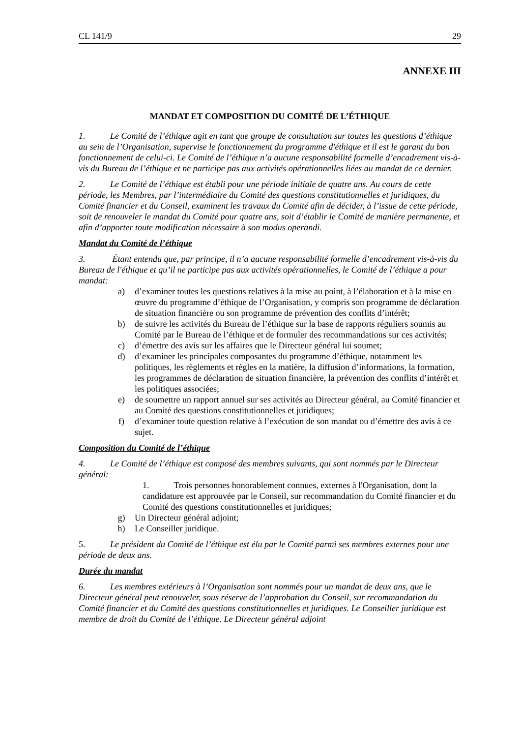CL 141/9 29
ANNEXE III
MANDAT ET COMPOSITION DU COMITÉ DE L’ÉTHIQUE
1. Le Comité de l’éthique agit en tant que groupe de consultation sur toutes les questions d’éthique au sein de l’Organisation, supervise le fonctionnement du programme d'éthique et il est le garant du bon fonctionnement de celui-ci. Le Comité de l’éthique n’a aucune responsabilité formelle d’encadrement vis-à-vis du Bureau de l’éthique et ne participe pas aux activités opérationnelles liées au mandat de ce dernier.
2. Le Comité de l’éthique est établi pour une période initiale de quatre ans. Au cours de cette période, les Membres, par l’intermédiaire du Comité des questions constitutionnelles et juridiques, du Comité financier et du Conseil, examinent les travaux du Comité afin de décider, à l’issue de cette période, soit de renouveler le mandat du Comité pour quatre ans, soit d’établir le Comité de manière permanente, et afin d’apporter toute modification nécessaire à son modus operandi.
Mandat du Comité de l’éthique
3. Étant entendu que, par principe, il n’a aucune responsabilité formelle d’encadrement vis-à-vis du Bureau de l'éthique et qu’il ne participe pas aux activités opérationnelles, le Comité de l’éthique a pour mandat:
a) d’examiner toutes les questions relatives à la mise au point, à l’élaboration et à la mise en œuvre du programme d’éthique de l’Organisation, y compris son programme de déclaration de situation financière ou son programme de prévention des conflits d’intérêt;
b) de suivre les activités du Bureau de l’éthique sur la base de rapports réguliers soumis au Comité par le Bureau de l’éthique et de formuler des recommandations sur ces activités;
c) d’émettre des avis sur les affaires que le Directeur général lui soumet;
d) d’examiner les principales composantes du programme d’éthique, notamment les politiques, les règlements et règles en la matière, la diffusion d’informations, la formation, les programmes de déclaration de situation financière, la prévention des conflits d’intérêt et les politiques associées;
e) de soumettre un rapport annuel sur ses activités au Directeur général, au Comité financier et au Comité des questions constitutionnelles et juridiques;
f) d’examiner toute question relative à l’exécution de son mandat ou d’émettre des avis à ce sujet.
Composition du Comité de l’éthique
4. Le Comité de l’éthique est composé des membres suivants, qui sont nommés par le Directeur général:
1. Trois personnes honorablement connues, externes à l'Organisation, dont la candidature est approuvée par le Conseil, sur recommandation du Comité financier et du Comité des questions constitutionnelles et juridiques;
g) Un Directeur général adjoint;
h) Le Conseiller juridique.
5. Le président du Comité de l’éthique est élu par le Comité parmi ses membres externes pour une période de deux ans.
Durée du mandat
6. Les membres extérieurs à l’Organisation sont nommés pour un mandat de deux ans, que le Directeur général peut renouveler, sous réserve de l’approbation du Conseil, sur recommandation du Comité financier et du Comité des questions constitutionnelles et juridiques. Le Conseiller juridique est membre de droit du Comité de l’éthique. Le Directeur général adjoint